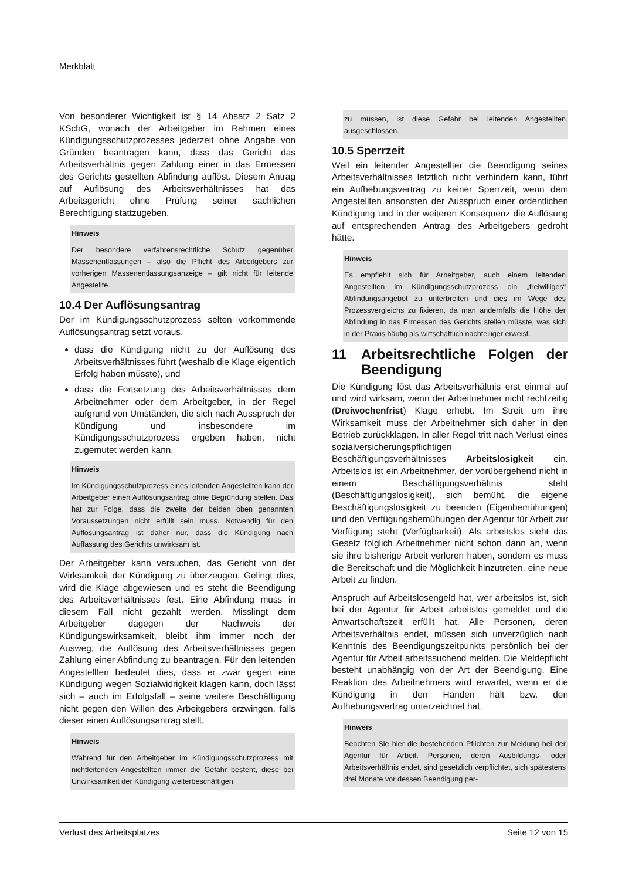Merkblatt
Von besonderer Wichtigkeit ist § 14 Absatz 2 Satz 2 KSchG, wonach der Arbeitgeber im Rahmen eines Kündigungsschutzprozesses jederzeit ohne Angabe von Gründen beantragen kann, dass das Gericht das Arbeitsverhältnis gegen Zahlung einer in das Ermessen des Gerichts gestellten Abfindung auflöst. Diesem Antrag auf Auflösung des Arbeitsverhältnisses hat das Arbeitsgericht ohne Prüfung seiner sachlichen Berechtigung stattzugeben.
Hinweis
Der besondere verfahrensrechtliche Schutz gegenüber Massenentlassungen – also die Pflicht des Arbeitgebers zur vorherigen Massenentlassungsanzeige – gilt nicht für leitende Angestellte.
10.4 Der Auflösungsantrag
Der im Kündigungsschutzprozess selten vorkommende Auflösungsantrag setzt voraus,
dass die Kündigung nicht zu der Auflösung des Arbeitsverhältnisses führt (weshalb die Klage eigentlich Erfolg haben müsste), und
dass die Fortsetzung des Arbeitsverhältnisses dem Arbeitnehmer oder dem Arbeitgeber, in der Regel aufgrund von Umständen, die sich nach Ausspruch der Kündigung und insbesondere im Kündigungsschutzprozess ergeben haben, nicht zugemutet werden kann.
Hinweis
Im Kündigungsschutzprozess eines leitenden Angestellten kann der Arbeitgeber einen Auflösungsantrag ohne Begründung stellen. Das hat zur Folge, dass die zweite der beiden oben genannten Voraussetzungen nicht erfüllt sein muss. Notwendig für den Auflösungsantrag ist daher nur, dass die Kündigung nach Auffassung des Gerichts unwirksam ist.
Der Arbeitgeber kann versuchen, das Gericht von der Wirksamkeit der Kündigung zu überzeugen. Gelingt dies, wird die Klage abgewiesen und es steht die Beendigung des Arbeitsverhältnisses fest. Eine Abfindung muss in diesem Fall nicht gezahlt werden. Misslingt dem Arbeitgeber dagegen der Nachweis der Kündigungswirksamkeit, bleibt ihm immer noch der Ausweg, die Auflösung des Arbeitsverhältnisses gegen Zahlung einer Abfindung zu beantragen. Für den leitenden Angestellten bedeutet dies, dass er zwar gegen eine Kündigung wegen Sozialwidrigkeit klagen kann, doch lässt sich – auch im Erfolgsfall – seine weitere Beschäftigung nicht gegen den Willen des Arbeitgebers erzwingen, falls dieser einen Auflösungsantrag stellt.
Hinweis
Während für den Arbeitgeber im Kündigungsschutzprozess mit nichtleitenden Angestellten immer die Gefahr besteht, diese bei Unwirksamkeit der Kündigung weiterbeschäftigen
zu müssen, ist diese Gefahr bei leitenden Angestellten ausgeschlossen.
10.5 Sperrzeit
Weil ein leitender Angestellter die Beendigung seines Arbeitsverhältnisses letztlich nicht verhindern kann, führt ein Aufhebungsvertrag zu keiner Sperrzeit, wenn dem Angestellten ansonsten der Ausspruch einer ordentlichen Kündigung und in der weiteren Konsequenz die Auflösung auf entsprechenden Antrag des Arbeitgebers gedroht hätte.
Hinweis
Es empfiehlt sich für Arbeitgeber, auch einem leitenden Angestellten im Kündigungsschutzprozess ein „freiwilliges“ Abfindungsangebot zu unterbreiten und dies im Wege des Prozessvergleichs zu fixieren, da man andernfalls die Höhe der Abfindung in das Ermessen des Gerichts stellen müsste, was sich in der Praxis häufig als wirtschaftlich nachteiliger erweist.
11 Arbeitsrechtliche Folgen der Beendigung
Die Kündigung löst das Arbeitsverhältnis erst einmal auf und wird wirksam, wenn der Arbeitnehmer nicht rechtzeitig (Dreiwochenfrist) Klage erhebt. Im Streit um ihre Wirksamkeit muss der Arbeitnehmer sich daher in den Betrieb zurückklagen. In aller Regel tritt nach Verlust eines sozialversicherungspflichtigen Beschäftigungsverhältnisses Arbeitslosigkeit ein. Arbeitslos ist ein Arbeitnehmer, der vorübergehend nicht in einem Beschäftigungsverhältnis steht (Beschäftigungslosigkeit), sich bemüht, die eigene Beschäftigungslosigkeit zu beenden (Eigenbemühungen) und den Verfügungsbemühungen der Agentur für Arbeit zur Verfügung steht (Verfügbarkeit). Als arbeitslos sieht das Gesetz folglich Arbeitnehmer nicht schon dann an, wenn sie ihre bisherige Arbeit verloren haben, sondern es muss die Bereitschaft und die Möglichkeit hinzutreten, eine neue Arbeit zu finden.
Anspruch auf Arbeitslosengeld hat, wer arbeitslos ist, sich bei der Agentur für Arbeit arbeitslos gemeldet und die Anwartschaftszeit erfüllt hat. Alle Personen, deren Arbeitsverhältnis endet, müssen sich unverzüglich nach Kenntnis des Beendigungszeitpunkts persönlich bei der Agentur für Arbeit arbeitssuchend melden. Die Meldepflicht besteht unabhängig von der Art der Beendigung. Eine Reaktion des Arbeitnehmers wird erwartet, wenn er die Kündigung in den Händen hält bzw. den Aufhebungsvertrag unterzeichnet hat.
Hinweis
Beachten Sie hier die bestehenden Pflichten zur Meldung bei der Agentur für Arbeit. Personen, deren Ausbildungs- oder Arbeitsverhältnis endet, sind gesetzlich verpflichtet, sich spätestens drei Monate vor dessen Beendigung per-
Verlust des Arbeitsplatzes Seite 12 von 15